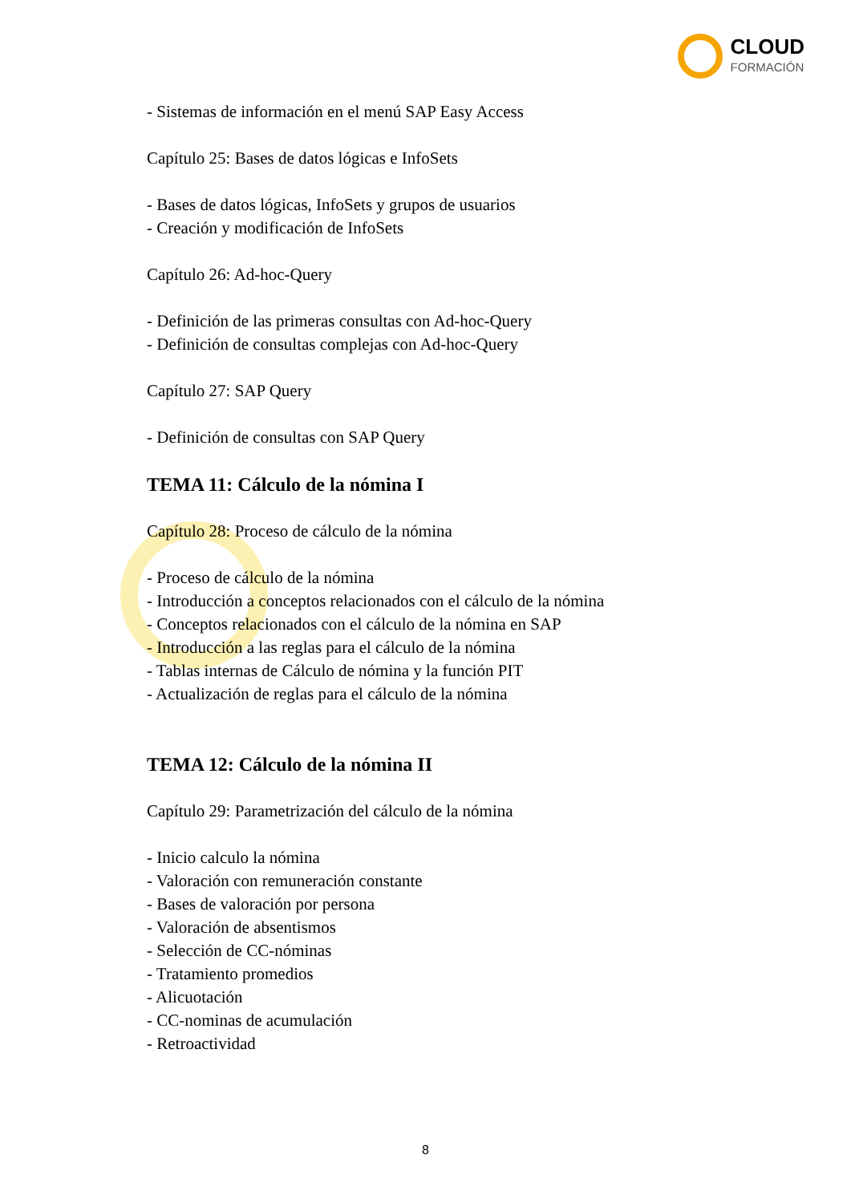CLOUD
FORMACIÓN
- Sistemas de información en el menú SAP Easy Access
Capítulo 25: Bases de datos lógicas e InfoSets
- Bases de datos lógicas, InfoSets y grupos de usuarios
- Creación y modificación de InfoSets
Capítulo 26: Ad-hoc-Query
- Definición de las primeras consultas con Ad-hoc-Query
- Definición de consultas complejas con Ad-hoc-Query
Capítulo 27: SAP Query
- Definición de consultas con SAP Query
TEMA 11: Cálculo de la nómina I
Capítulo 28: Proceso de cálculo de la nómina
- Proceso de cálculo de la nómina
- Introducción a conceptos relacionados con el cálculo de la nómina
- Conceptos relacionados con el cálculo de la nómina en SAP
- Introducción a las reglas para el cálculo de la nómina
- Tablas internas de Cálculo de nómina y la función PIT
- Actualización de reglas para el cálculo de la nómina
TEMA 12: Cálculo de la nómina II
Capítulo 29: Parametrización del cálculo de la nómina
- Inicio calculo la nómina
- Valoración con remuneración constante
- Bases de valoración por persona
- Valoración de absentismos
- Selección de CC-nóminas
- Tratamiento promedios
- Alicuotación
- CC-nominas de acumulación
- Retroactividad
8